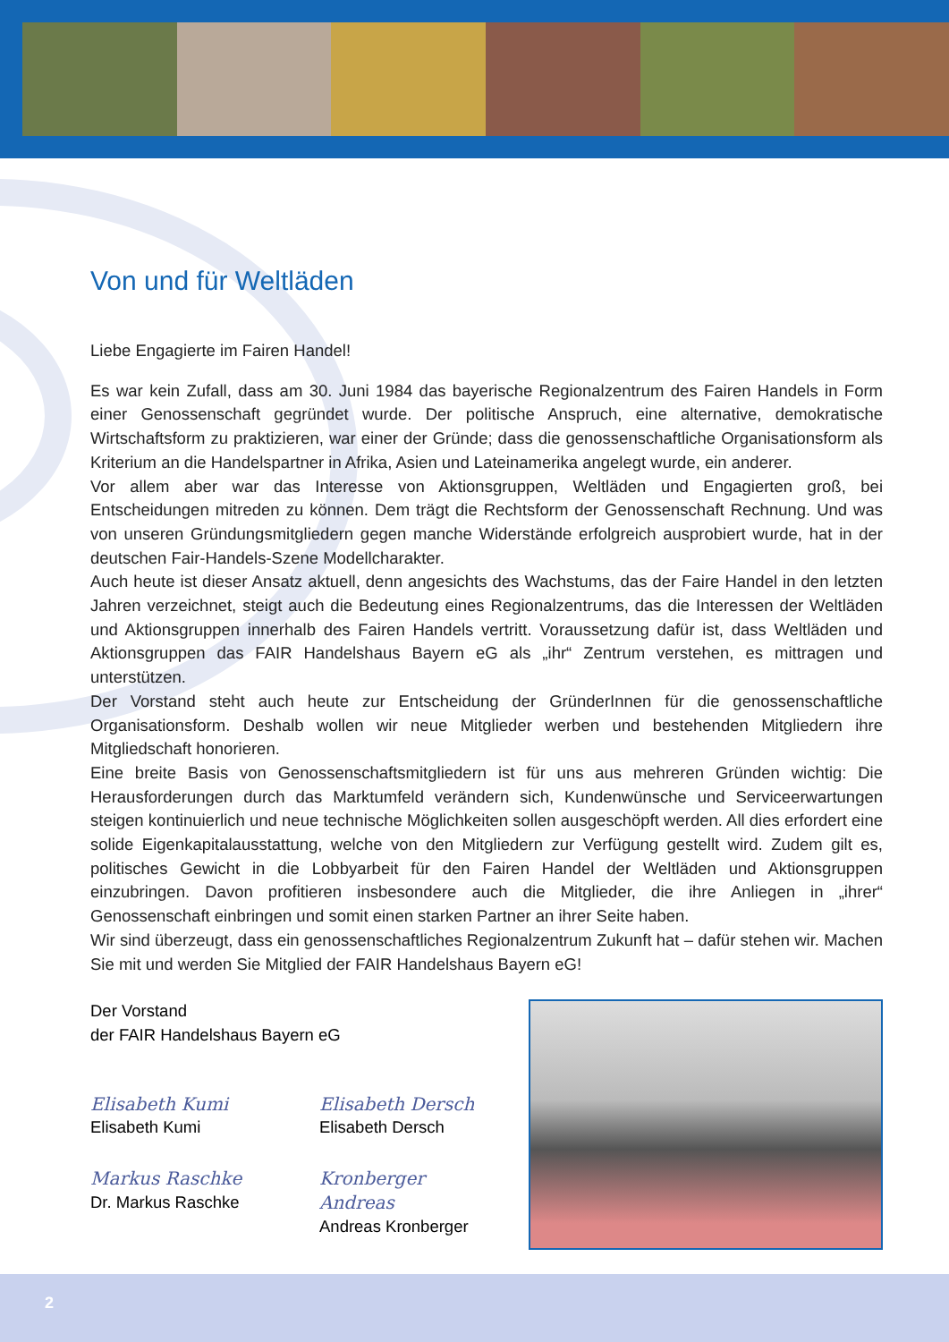Von und für Weltläden
Liebe Engagierte im Fairen Handel!
Es war kein Zufall, dass am 30. Juni 1984 das bayerische Regionalzentrum des Fairen Handels in Form einer Genossenschaft gegründet wurde. Der politische Anspruch, eine alternative, demokratische Wirtschaftsform zu praktizieren, war einer der Gründe; dass die genossenschaftliche Organisationsform als Kriterium an die Handelspartner in Afrika, Asien und Lateinamerika angelegt wurde, ein anderer.
Vor allem aber war das Interesse von Aktionsgruppen, Weltläden und Engagierten groß, bei Entscheidungen mitreden zu können. Dem trägt die Rechtsform der Genossenschaft Rechnung. Und was von unseren Gründungsmitgliedern gegen manche Widerstände erfolgreich ausprobiert wurde, hat in der deutschen Fair-Handels-Szene Modellcharakter.
Auch heute ist dieser Ansatz aktuell, denn angesichts des Wachstums, das der Faire Handel in den letzten Jahren verzeichnet, steigt auch die Bedeutung eines Regionalzentrums, das die Interessen der Weltläden und Aktionsgruppen innerhalb des Fairen Handels vertritt. Voraussetzung dafür ist, dass Weltläden und Aktionsgruppen das FAIR Handelshaus Bayern eG als „ihr“ Zentrum verstehen, es mittragen und unterstützen.
Der Vorstand steht auch heute zur Entscheidung der GründerInnen für die genossenschaftliche Organisationsform. Deshalb wollen wir neue Mitglieder werben und bestehenden Mitgliedern ihre Mitgliedschaft honorieren.
Eine breite Basis von Genossenschaftsmitgliedern ist für uns aus mehreren Gründen wichtig: Die Herausforderungen durch das Marktumfeld verändern sich, Kundenwünsche und Serviceerwartungen steigen kontinuierlich und neue technische Möglichkeiten sollen ausgeschöpft werden. All dies erfordert eine solide Eigenkapitalausstattung, welche von den Mitgliedern zur Verfügung gestellt wird. Zudem gilt es, politisches Gewicht in die Lobbyarbeit für den Fairen Handel der Weltläden und Aktionsgruppen einzubringen. Davon profitieren insbesondere auch die Mitglieder, die ihre Anliegen in „ihrer“ Genossenschaft einbringen und somit einen starken Partner an ihrer Seite haben.
Wir sind überzeugt, dass ein genossenschaftliches Regionalzentrum Zukunft hat – dafür stehen wir. Machen Sie mit und werden Sie Mitglied der FAIR Handelshaus Bayern eG!
Der Vorstand
der FAIR Handelshaus Bayern eG
Elisabeth Kumi
Elisabeth Kumi
Elisabeth Dersch
Elisabeth Dersch
Markus Raschke
Dr. Markus Raschke
Kronberger Andreas
Andreas Kronberger
2